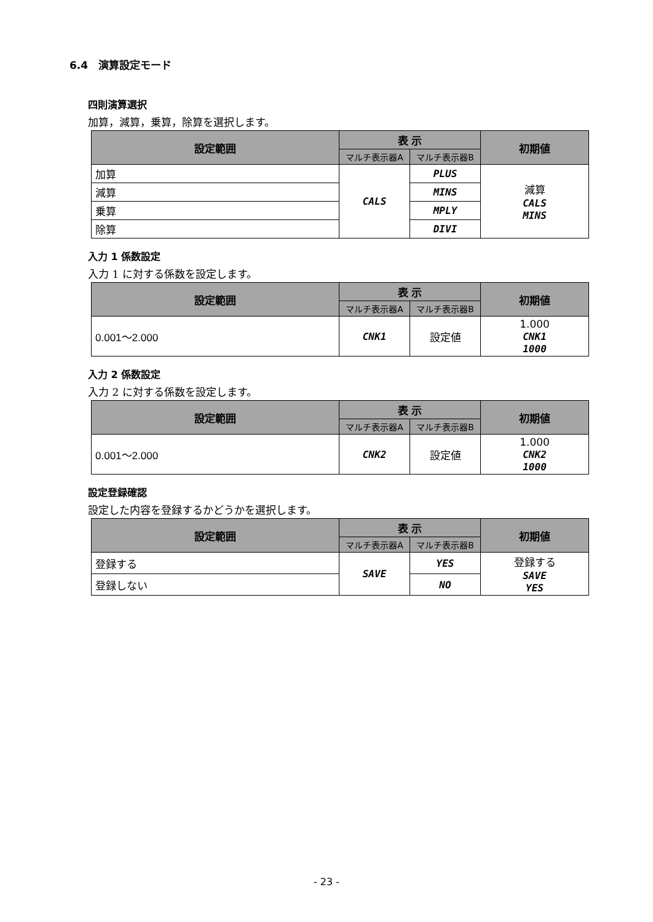6.4　演算設定モード
四則演算選択
加算，減算，乗算，除算を選択します。
| 設定範囲 | 表 示 | | 初期値 |
| --- | --- | --- | --- |
| | マルチ表示器A | マルチ表示器B | |
| 加算 | CALS | PLUS | 減算 CALS MINS |
| 減算 | | MINS | |
| 乗算 | | MPLY | |
| 除算 | | DIVI | |
入力 1 係数設定
入力 1 に対する係数を設定します。
| 設定範囲 | 表 示 | | 初期値 |
| --- | --- | --- | --- |
| | マルチ表示器A | マルチ表示器B | |
| 0.001～2.000 | CNK1 | 設定値 | 1.000 CNK1 1000 |
入力 2 係数設定
入力 2 に対する係数を設定します。
| 設定範囲 | 表 示 | | 初期値 |
| --- | --- | --- | --- |
| | マルチ表示器A | マルチ表示器B | |
| 0.001～2.000 | CNK2 | 設定値 | 1.000 CNK2 1000 |
設定登録確認
設定した内容を登録するかどうかを選択します。
| 設定範囲 | 表 示 | | 初期値 |
| --- | --- | --- | --- |
| | マルチ表示器A | マルチ表示器B | |
| 登録する | SAVE | YES | 登録する SAVE YES |
| 登録しない | | NO | |
- 23 -